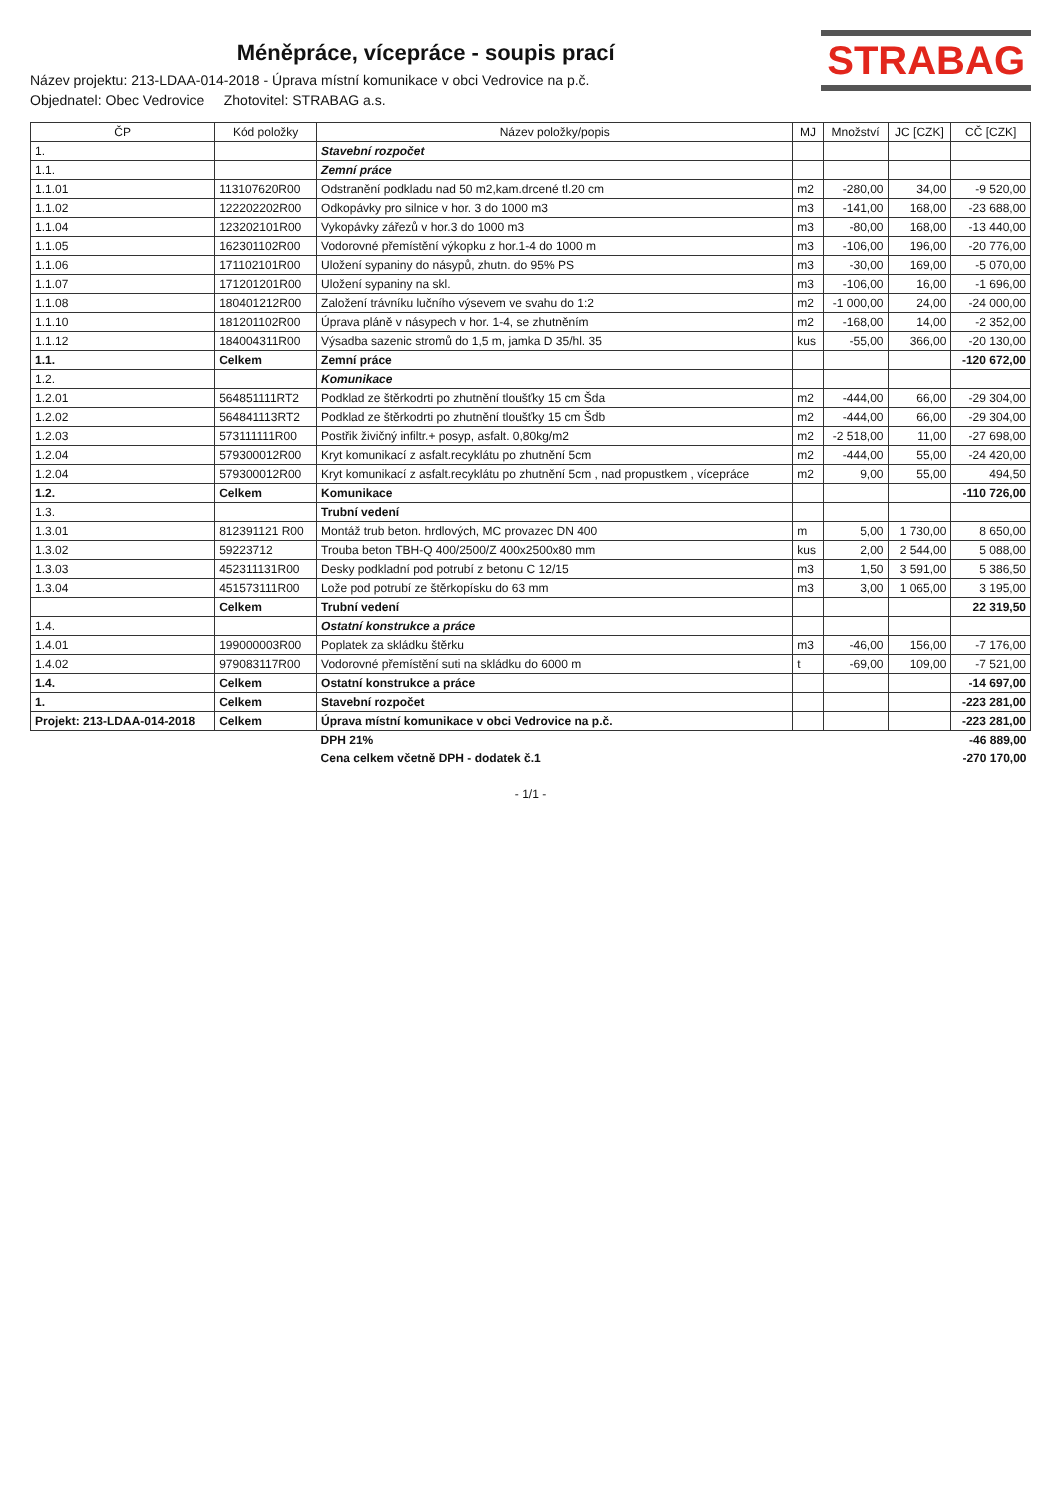STRABAG
Méněpráce, vícepráce - soupis prací
Název projektu: 213-LDAA-014-2018 - Úprava místní komunikace v obci Vedrovice na p.č.
Objednatel: Obec Vedrovice Zhotovitel: STRABAG a.s.
| ČP | Kód položky | Název položky/popis | MJ | Množství | JC [CZK] | CČ [CZK] |
| --- | --- | --- | --- | --- | --- | --- |
| 1. | | Stavební rozpočet | | | | |
| 1.1. | | Zemní práce | | | | |
| 1.1.01 | 113107620R00 | Odstranění podkladu nad 50 m2,kam.drcené tl.20 cm | m2 | -280,00 | 34,00 | -9 520,00 |
| 1.1.02 | 122202202R00 | Odkopávky pro silnice v hor. 3 do 1000 m3 | m3 | -141,00 | 168,00 | -23 688,00 |
| 1.1.04 | 123202101R00 | Vykopávky zářezů v hor.3 do 1000 m3 | m3 | -80,00 | 168,00 | -13 440,00 |
| 1.1.05 | 162301102R00 | Vodorovné přemístění výkopku z hor.1-4 do 1000 m | m3 | -106,00 | 196,00 | -20 776,00 |
| 1.1.06 | 171102101R00 | Uložení sypaniny do násypů, zhutn. do 95% PS | m3 | -30,00 | 169,00 | -5 070,00 |
| 1.1.07 | 171201201R00 | Uložení sypaniny na skl. | m3 | -106,00 | 16,00 | -1 696,00 |
| 1.1.08 | 180401212R00 | Založení trávníku lučního výsevem ve svahu do 1:2 | m2 | -1 000,00 | 24,00 | -24 000,00 |
| 1.1.10 | 181201102R00 | Úprava pláně v násypech v hor. 1-4, se zhutněním | m2 | -168,00 | 14,00 | -2 352,00 |
| 1.1.12 | 184004311R00 | Výsadba sazenic stromů do 1,5 m, jamka D 35/hl. 35 | kus | -55,00 | 366,00 | -20 130,00 |
| 1.1. | Celkem | Zemní práce | | | | -120 672,00 |
| 1.2. | | Komunikace | | | | |
| 1.2.01 | 564851111RT2 | Podklad ze štěrkodrti po zhutnění tloušťky 15 cm Šda | m2 | -444,00 | 66,00 | -29 304,00 |
| 1.2.02 | 564841113RT2 | Podklad ze štěrkodrti po zhutnění tloušťky 15 cm Šdb | m2 | -444,00 | 66,00 | -29 304,00 |
| 1.2.03 | 573111111R00 | Postřik živičný infiltr.+ posyp, asfalt. 0,80kg/m2 | m2 | -2 518,00 | 11,00 | -27 698,00 |
| 1.2.04 | 579300012R00 | Kryt komunikací z asfalt.recyklátu po zhutnění 5cm | m2 | -444,00 | 55,00 | -24 420,00 |
| 1.2.04 | 579300012R00 | Kryt komunikací z asfalt.recyklátu po zhutnění 5cm , nad propustkem , vícepráce | m2 | 9,00 | 55,00 | 494,50 |
| 1.2. | Celkem | Komunikace | | | | -110 726,00 |
| 1.3. | | Trubní vedení | | | | |
| 1.3.01 | 812391121 R00 | Montáž trub beton. hrdlových, MC provazec DN 400 | m | 5,00 | 1 730,00 | 8 650,00 |
| 1.3.02 | 59223712 | Trouba beton TBH-Q 400/2500/Z 400x2500x80 mm | kus | 2,00 | 2 544,00 | 5 088,00 |
| 1.3.03 | 452311131R00 | Desky podkladní pod potrubí z betonu C 12/15 | m3 | 1,50 | 3 591,00 | 5 386,50 |
| 1.3.04 | 451573111R00 | Lože pod potrubí ze štěrkopísku do 63 mm | m3 | 3,00 | 1 065,00 | 3 195,00 |
| | Celkem | Trubní vedení | | | | 22 319,50 |
| 1.4. | | Ostatní konstrukce a práce | | | | |
| 1.4.01 | 199000003R00 | Poplatek za skládku štěrku | m3 | -46,00 | 156,00 | -7 176,00 |
| 1.4.02 | 979083117R00 | Vodorovné přemístění suti na skládku do 6000 m | t | -69,00 | 109,00 | -7 521,00 |
| 1.4. | Celkem | Ostatní konstrukce a práce | | | | -14 697,00 |
| 1. | Celkem | Stavební rozpočet | | | | -223 281,00 |
| Projekt: 213-LDAA-014-2018 | Celkem | Úprava místní komunikace v obci Vedrovice na p.č. | | | | -223 281,00 |
| | | DPH 21% | | | | -46 889,00 |
| | | Cena celkem včetně DPH - dodatek č.1 | | | | -270 170,00 |
- 1/1 -